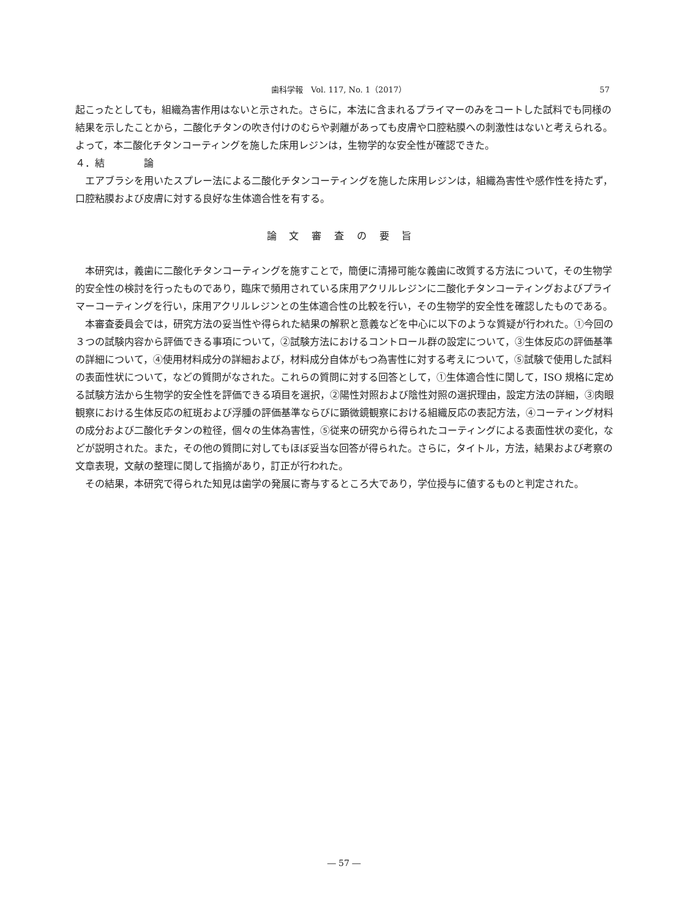歯科学報　Vol. 117, No. 1（2017） 57
起こったとしても，組織為害作用はないと示された。さらに，本法に含まれるプライマーのみをコートした試料でも同様の結果を示したことから，二酸化チタンの吹き付けのむらや剥離があっても皮膚や口腔粘膜への刺激性はないと考えられる。よって，本二酸化チタンコーティングを施した床用レジンは，生物学的な安全性が確認できた。
４．結　　　　論
エアブラシを用いたスプレー法による二酸化チタンコーティングを施した床用レジンは，組織為害性や感作性を持たず，口腔粘膜および皮膚に対する良好な生体適合性を有する。
論文審査の要旨
本研究は，義歯に二酸化チタンコーティングを施すことで，簡便に清掃可能な義歯に改質する方法について，その生物学的安全性の検討を行ったものであり，臨床で頻用されている床用アクリルレジンに二酸化チタンコーティングおよびプライマーコーティングを行い，床用アクリルレジンとの生体適合性の比較を行い，その生物学的安全性を確認したものである。
本審査委員会では，研究方法の妥当性や得られた結果の解釈と意義などを中心に以下のような質疑が行われた。①今回の３つの試験内容から評価できる事項について，②試験方法におけるコントロール群の設定について，③生体反応の評価基準の詳細について，④使用材料成分の詳細および，材料成分自体がもつ為害性に対する考えについて，⑤試験で使用した試料の表面性状について，などの質問がなされた。これらの質問に対する回答として，①生体適合性に関して，ISO 規格に定める試験方法から生物学的安全性を評価できる項目を選択，②陽性対照および陰性対照の選択理由，設定方法の詳細，③肉眼観察における生体反応の紅斑および浮腫の評価基準ならびに顕微鏡観察における組織反応の表記方法，④コーティング材料の成分および二酸化チタンの粒径，個々の生体為害性，⑤従来の研究から得られたコーティングによる表面性状の変化，などが説明された。また，その他の質問に対してもほぼ妥当な回答が得られた。さらに，タイトル，方法，結果および考察の文章表現，文献の整理に関して指摘があり，訂正が行われた。
その結果，本研究で得られた知見は歯学の発展に寄与するところ大であり，学位授与に値するものと判定された。
― 57 ―